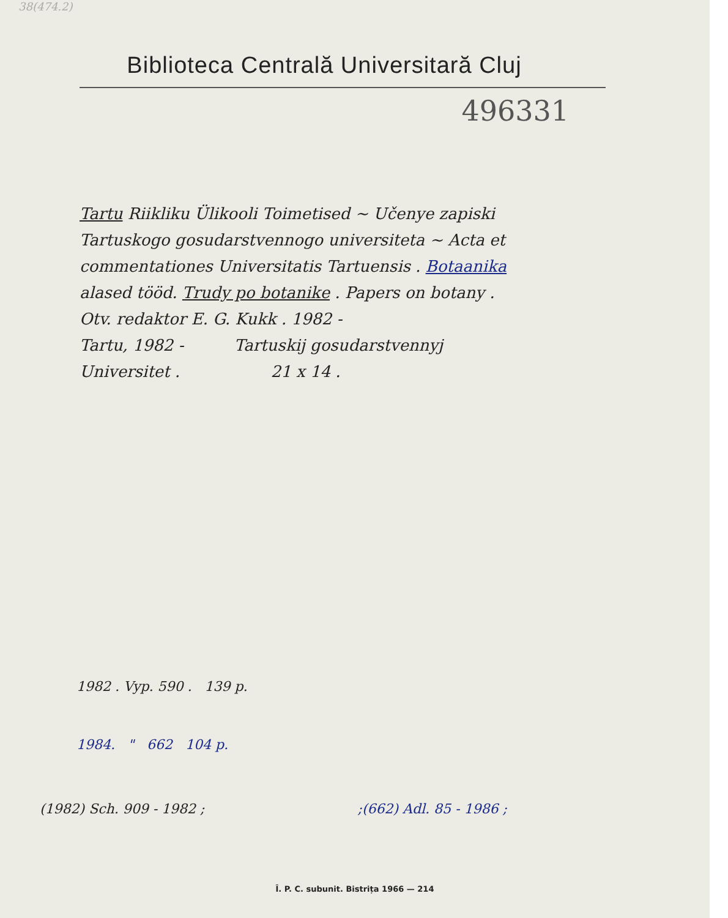38(474.2)
Biblioteca Centrală Universitară Cluj
496331
Tartu Riikliku Ülikooli Toimetised ~ Učenye zapiski
Tartuskogo gosudarstvennogo universiteta ~ Acta et
commentationes Universitatis Tartuensis . Botaanika
alased tööd. Trudy po botanike . Papers on botany .
Otv. redaktor E. G. Kukk . 1982 -
Tartu, 1982 - Tartuskij gosudarstvennyj
Universitet . 21 x 14 .
1982 . Vyp. 590 . 139 p.
1984. " 662 104 p.
(1982) Sch. 909 - 1982 ;;(662) Adl. 85 - 1986 ;
Î. P. C. subunit. Bistrița 1966 — 214